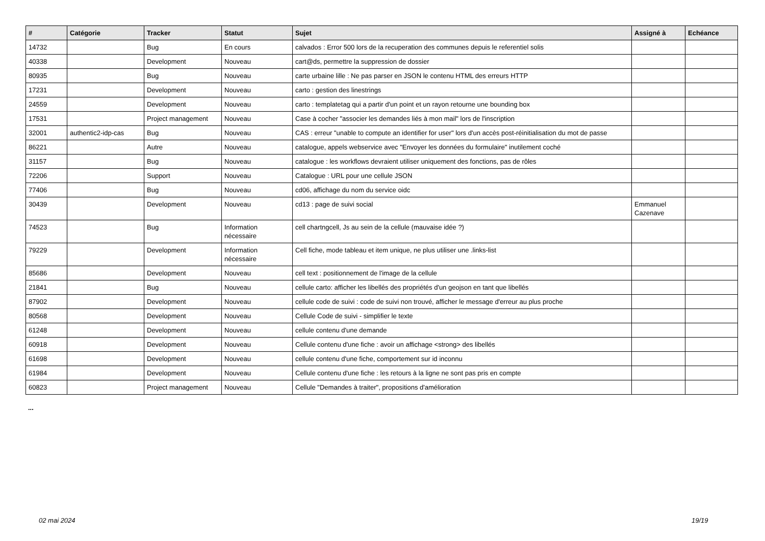| # | Catégorie | Tracker | Statut | Sujet | Assigné à | Echéance |
| --- | --- | --- | --- | --- | --- | --- |
| 14732 | | Bug | En cours | calvados : Error 500 lors de la recuperation des communes depuis le referentiel solis | | |
| 40338 | | Development | Nouveau | cart@ds, permettre la suppression de dossier | | |
| 80935 | | Bug | Nouveau | carte urbaine lille : Ne pas parser en JSON le contenu HTML des erreurs HTTP | | |
| 17231 | | Development | Nouveau | carto : gestion des linestrings | | |
| 24559 | | Development | Nouveau | carto : templatetag qui a partir d'un point et un rayon retourne une bounding box | | |
| 17531 | | Project management | Nouveau | Case à cocher "associer les demandes liés à mon mail" lors de l'inscription | | |
| 32001 | authentic2-idp-cas | Bug | Nouveau | CAS : erreur "unable to compute an identifier for user" lors d'un accès post-réinitialisation du mot de passe | | |
| 86221 | | Autre | Nouveau | catalogue, appels webservice avec "Envoyer les données du formulaire" inutilement coché | | |
| 31157 | | Bug | Nouveau | catalogue : les workflows devraient utiliser uniquement des fonctions, pas de rôles | | |
| 72206 | | Support | Nouveau | Catalogue : URL pour une cellule JSON | | |
| 77406 | | Bug | Nouveau | cd06, affichage du nom du service oidc | | |
| 30439 | | Development | Nouveau | cd13 : page de suivi social | Emmanuel Cazenave | |
| 74523 | | Bug | Information nécessaire | cell chartngcell, Js au sein de la cellule (mauvaise idée ?) | | |
| 79229 | | Development | Information nécessaire | Cell fiche, mode tableau et item unique, ne plus utiliser une .links-list | | |
| 85686 | | Development | Nouveau | cell text : positionnement de l'image de la cellule | | |
| 21841 | | Bug | Nouveau | cellule carto: afficher les libellés des propriétés d'un geojson en tant que libellés | | |
| 87902 | | Development | Nouveau | cellule code de suivi : code de suivi non trouvé, afficher le message d'erreur au plus proche | | |
| 80568 | | Development | Nouveau | Cellule Code de suivi - simplifier le texte | | |
| 61248 | | Development | Nouveau | cellule contenu d'une demande | | |
| 60918 | | Development | Nouveau | Cellule contenu d'une fiche : avoir un affichage <strong> des libellés | | |
| 61698 | | Development | Nouveau | cellule contenu d'une fiche, comportement sur id inconnu | | |
| 61984 | | Development | Nouveau | Cellule contenu d'une fiche : les retours à la ligne ne sont pas pris en compte | | |
| 60823 | | Project management | Nouveau | Cellule "Demandes à traiter", propositions d'amélioration | | |
...
02 mai 2024 19/19